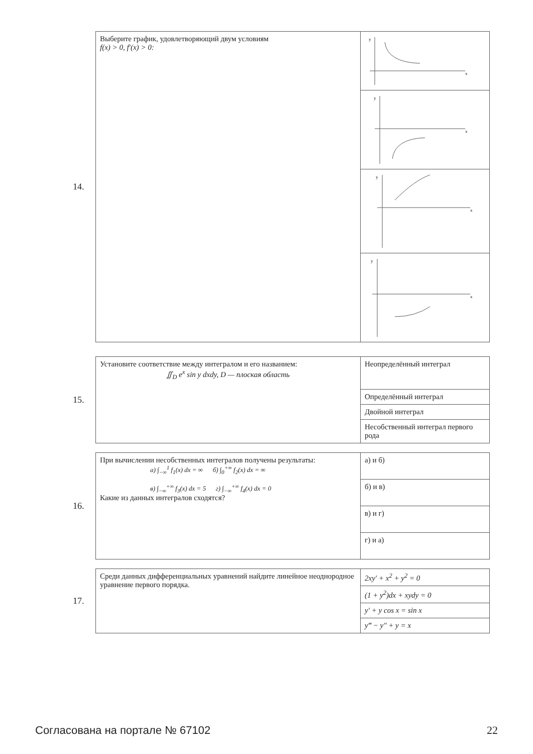14.
| Выберите график, удовлетворяющий двум условиям f(x) > 0, f′(x) > 0: | y x |
| | y x |
| | y x |
| | y x |
15.
| Установите соответствие между интегралом и его названием: ∬<sub>D</sub> e<sup>x</sup> sin y dxdy, D — плоская область | Неопределённый интеграл |
| | Определённый интеграл |
| | Двойной интеграл |
| | Несобственный интеграл первого рода |
16.
| При вычислении несобственных интегралов получены результаты: а) ∫<sub>−∞</sub><sup>1</sup> f<sub>1</sub>(x) dx = ∞ б) ∫<sub>0</sub><sup>+∞</sup> f<sub>2</sub>(x) dx = ∞ в) ∫<sub>−∞</sub><sup>+∞</sup> f<sub>3</sub>(x) dx = 5 г) ∫<sub>−∞</sub><sup>+∞</sup> f<sub>4</sub>(x) dx = 0 Какие из данных интегралов сходятся? | а) и б) |
| | б) и в) |
| | в) и г) |
| | г) и а) |
17.
| Среди данных дифференциальных уравнений найдите линейное неоднородное уравнение первого порядка. | 2xy′ + x<sup>2</sup> + y<sup>2</sup> = 0 |
| | (1 + y<sup>2</sup>)dx + xydy = 0 |
| | y′ + y cos x = sin x |
| | y‴ − y″ + y = x |
Согласована на портале № 67102 22